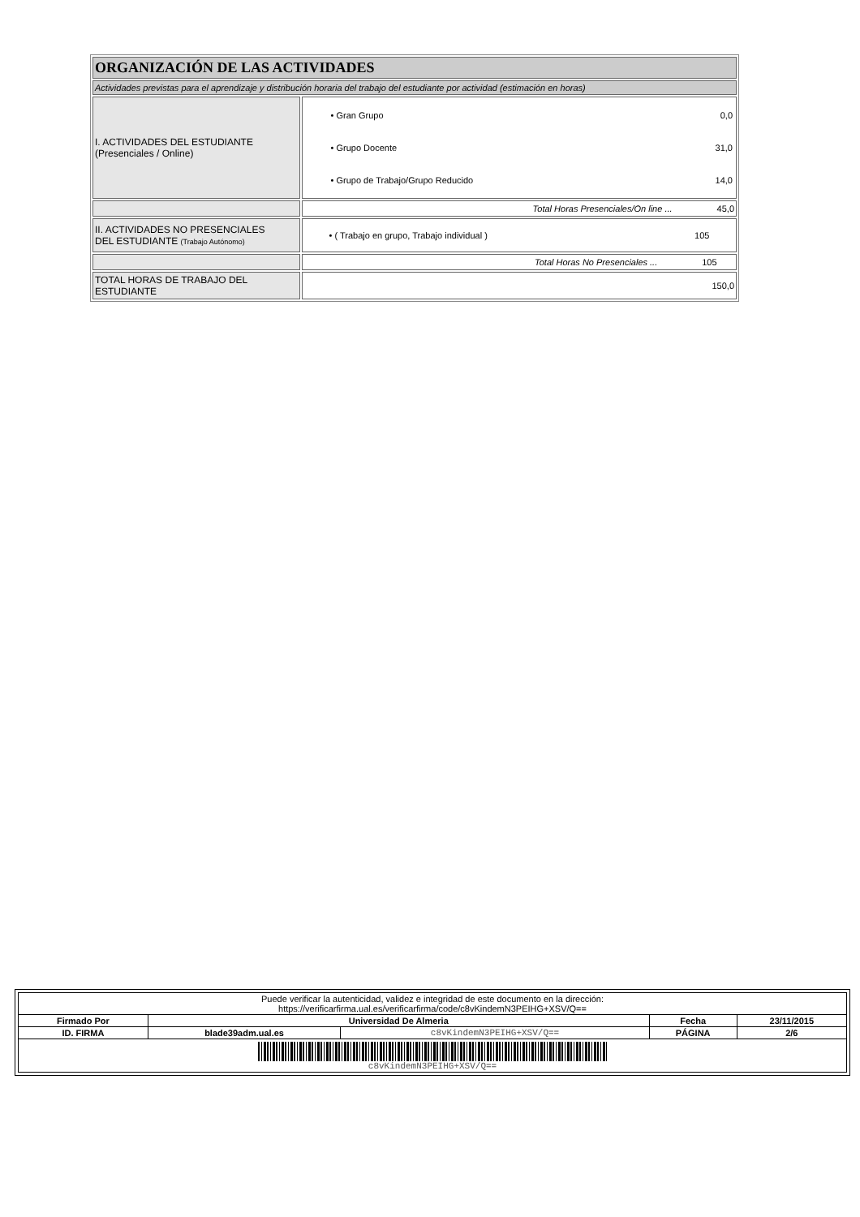| ORGANIZACIÓN DE LAS ACTIVIDADES | |
| Actividades previstas para el aprendizaje y distribución horaria del trabajo del estudiante por actividad (estimación en horas) | |
| I. ACTIVIDADES DEL ESTUDIANTE (Presenciales / Online) | / • Gran Grupo / 0,0 / / • Grupo Docente / 31,0 / / • Grupo de Trabajo/Grupo Reducido / 14,0 / |
| | Total Horas Presenciales/On line ... 45,0 |
| II. ACTIVIDADES NO PRESENCIALES DEL ESTUDIANTE (Trabajo Autónomo) | • ( Trabajo en grupo, Trabajo individual ) 105 |
| | Total Horas No Presenciales ... 105 |
| TOTAL HORAS DE TRABAJO DEL ESTUDIANTE | 150,0 |
| Puede verificar la autenticidad, validez e integridad de este documento en la dirección: https://verificarfirma.ual.es/verificarfirma/code/c8vKindemN3PEIHG+XSV/Q== | | | | |
| Firmado Por | Universidad De Almeria | | Fecha | 23/11/2015 |
| ID. FIRMA | blade39adm.ual.es | c8vKindemN3PEIHG+XSV/Q== | PÁGINA | 2/6 |
| c8vKindemN3PEIHG+XSV/Q== | | | | |